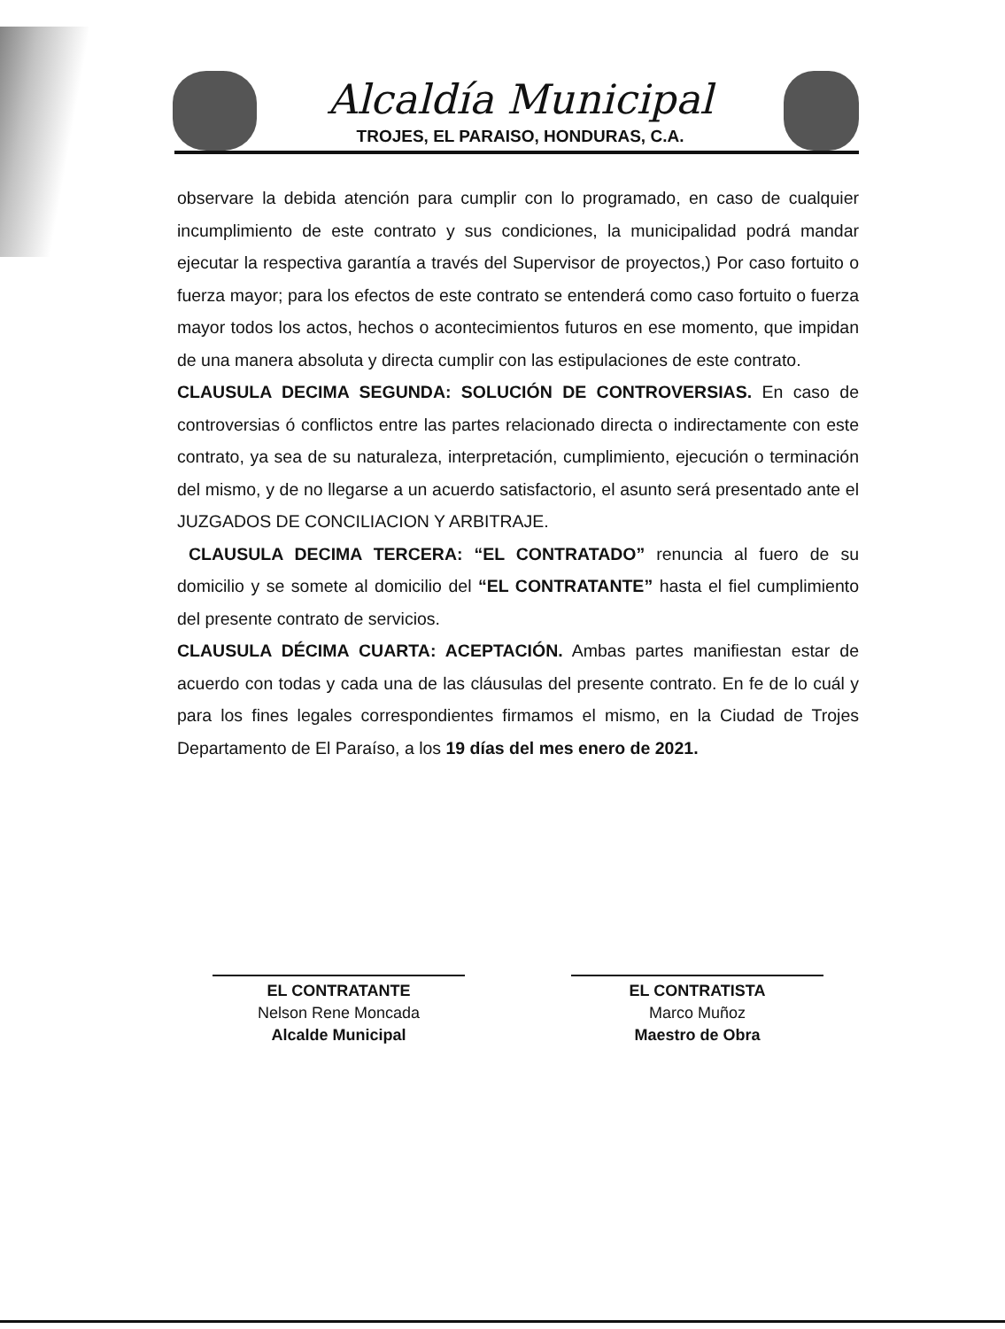Alcaldía Municipal
TROJES, EL PARAISO, HONDURAS, C.A.
observare la debida atención para cumplir con lo programado, en caso de cualquier incumplimiento de este contrato y sus condiciones, la municipalidad podrá mandar ejecutar la respectiva garantía a través del Supervisor de proyectos,) Por caso fortuito o fuerza mayor; para los efectos de este contrato se entenderá como caso fortuito o fuerza mayor todos los actos, hechos o acontecimientos futuros en ese momento, que impidan de una manera absoluta y directa cumplir con las estipulaciones de este contrato.
CLAUSULA DECIMA SEGUNDA: SOLUCIÓN DE CONTROVERSIAS. En caso de controversias ó conflictos entre las partes relacionado directa o indirectamente con este contrato, ya sea de su naturaleza, interpretación, cumplimiento, ejecución o terminación del mismo, y de no llegarse a un acuerdo satisfactorio, el asunto será presentado ante el JUZGADOS DE CONCILIACION Y ARBITRAJE.
CLAUSULA DECIMA TERCERA: “EL CONTRATADO” renuncia al fuero de su domicilio y se somete al domicilio del “EL CONTRATANTE” hasta el fiel cumplimiento del presente contrato de servicios.
CLAUSULA DÉCIMA CUARTA: ACEPTACIÓN. Ambas partes manifiestan estar de acuerdo con todas y cada una de las cláusulas del presente contrato. En fe de lo cuál y para los fines legales correspondientes firmamos el mismo, en la Ciudad de Trojes Departamento de El Paraíso, a los 19 días del mes enero de 2021.
EL CONTRATANTE
Nelson Rene Moncada
Alcalde Municipal
EL CONTRATISTA
Marco Muñoz
Maestro de Obra